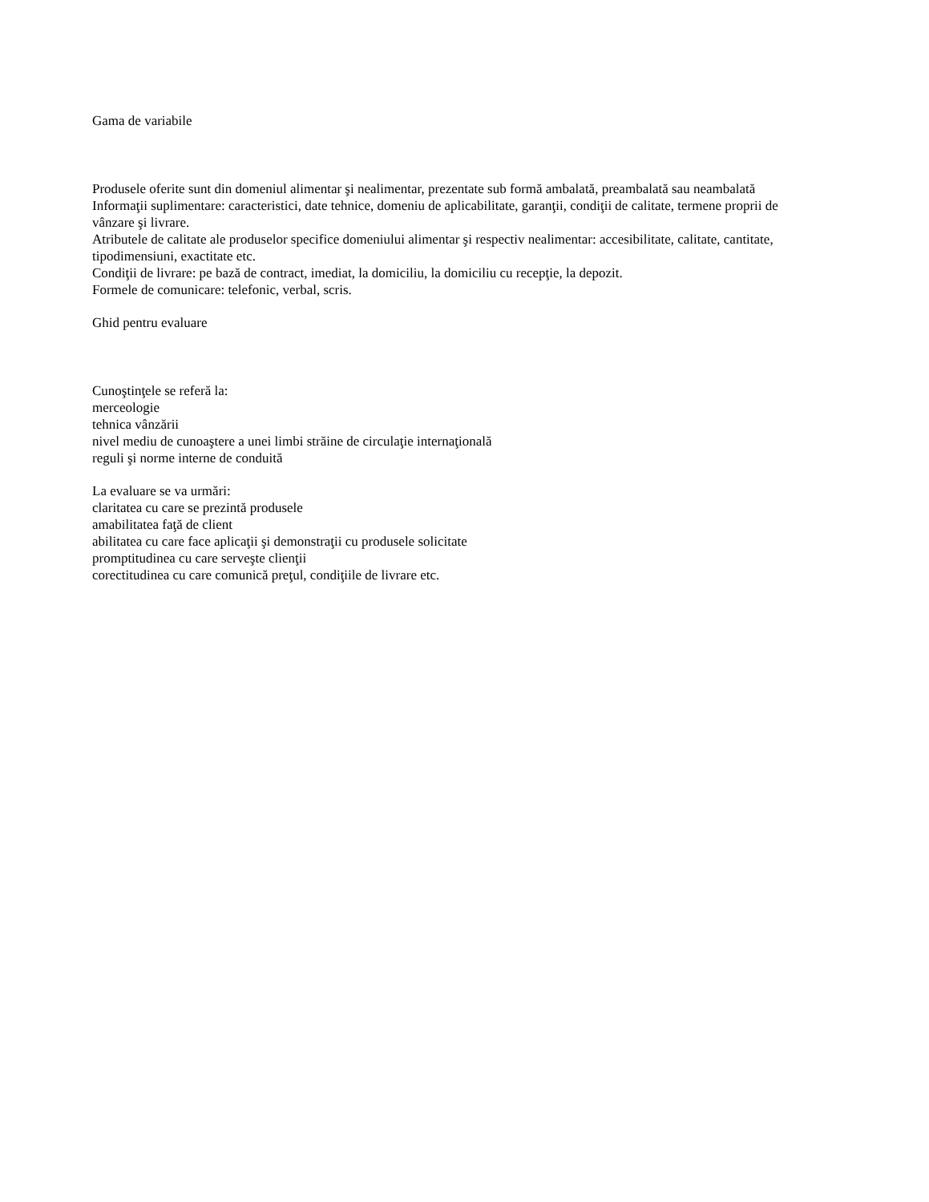Gama de variabile
Produsele oferite sunt din domeniul alimentar şi nealimentar, prezentate sub formă ambalată, preambalată sau neambalată
Informaţii suplimentare: caracteristici, date tehnice, domeniu de aplicabilitate, garanţii, condiţii de calitate, termene proprii de vânzare şi livrare.
Atributele de calitate ale produselor specifice domeniului alimentar şi respectiv nealimentar: accesibilitate, calitate, cantitate, tipodimensiuni, exactitate etc.
Condiţii de livrare: pe bază de contract, imediat, la domiciliu, la domiciliu cu recepţie, la depozit.
Formele de comunicare: telefonic, verbal, scris.
Ghid pentru evaluare
Cunoştinţele se referă la:
merceologie
tehnica vânzării
nivel mediu de cunoaştere a unei limbi străine de circulaţie internaţională
reguli şi norme interne de conduită
La evaluare se va urmări:
claritatea cu care se prezintă produsele
amabilitatea faţă de client
abilitatea cu care face aplicaţii şi demonstraţii cu produsele solicitate
promptitudinea cu care serveşte clienţii
corectitudinea cu care comunică preţul, condiţiile de livrare etc.